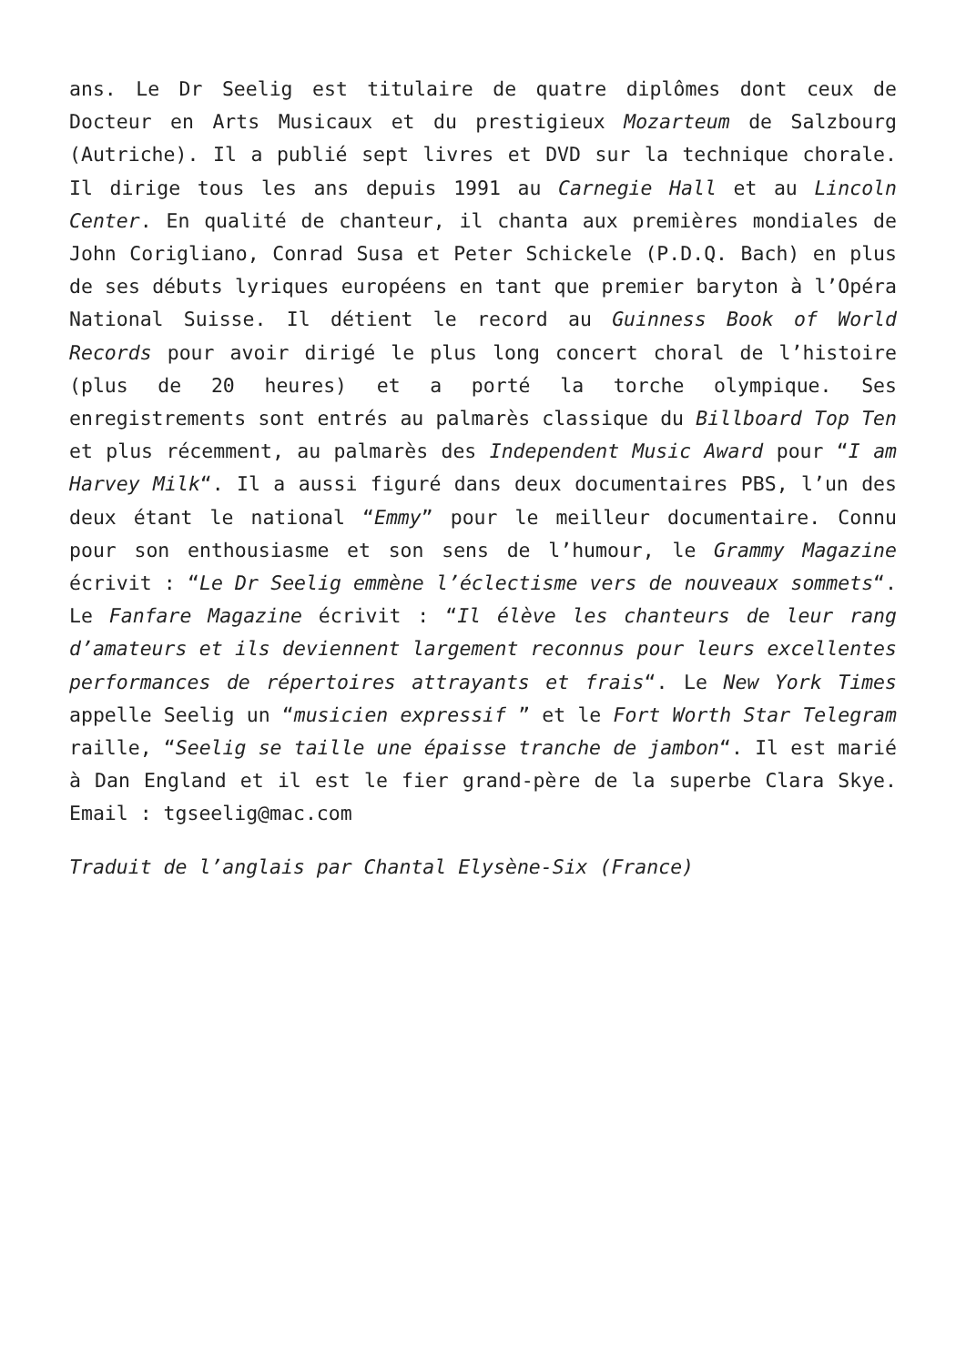ans. Le Dr Seelig est titulaire de quatre diplômes dont ceux de Docteur en Arts Musicaux et du prestigieux Mozarteum de Salzbourg (Autriche). Il a publié sept livres et DVD sur la technique chorale. Il dirige tous les ans depuis 1991 au Carnegie Hall et au Lincoln Center. En qualité de chanteur, il chanta aux premières mondiales de John Corigliano, Conrad Susa et Peter Schickele (P.D.Q. Bach) en plus de ses débuts lyriques européens en tant que premier baryton à l’Opéra National Suisse. Il détient le record au Guinness Book of World Records pour avoir dirigé le plus long concert choral de l’histoire (plus de 20 heures) et a porté la torche olympique. Ses enregistrements sont entrés au palmarès classique du Billboard Top Ten et plus récemment, au palmarès des Independent Music Award pour “I am Harvey Milk“. Il a aussi figuré dans deux documentaires PBS, l’un des deux étant le national “Emmy” pour le meilleur documentaire. Connu pour son enthousiasme et son sens de l’humour, le Grammy Magazine écrivit : “Le Dr Seelig emmène l’éclectisme vers de nouveaux sommets“. Le Fanfare Magazine écrivit : “Il élève les chanteurs de leur rang d’amateurs et ils deviennent largement reconnus pour leurs excellentes performances de répertoires attrayants et frais“. Le New York Times appelle Seelig un “musicien expressif ” et le Fort Worth Star Telegram raille, “Seelig se taille une épaisse tranche de jambon“. Il est marié à Dan England et il est le fier grand-père de la superbe Clara Skye. Email : tgseelig@mac.com
Traduit de l’anglais par Chantal Elysène-Six (France)